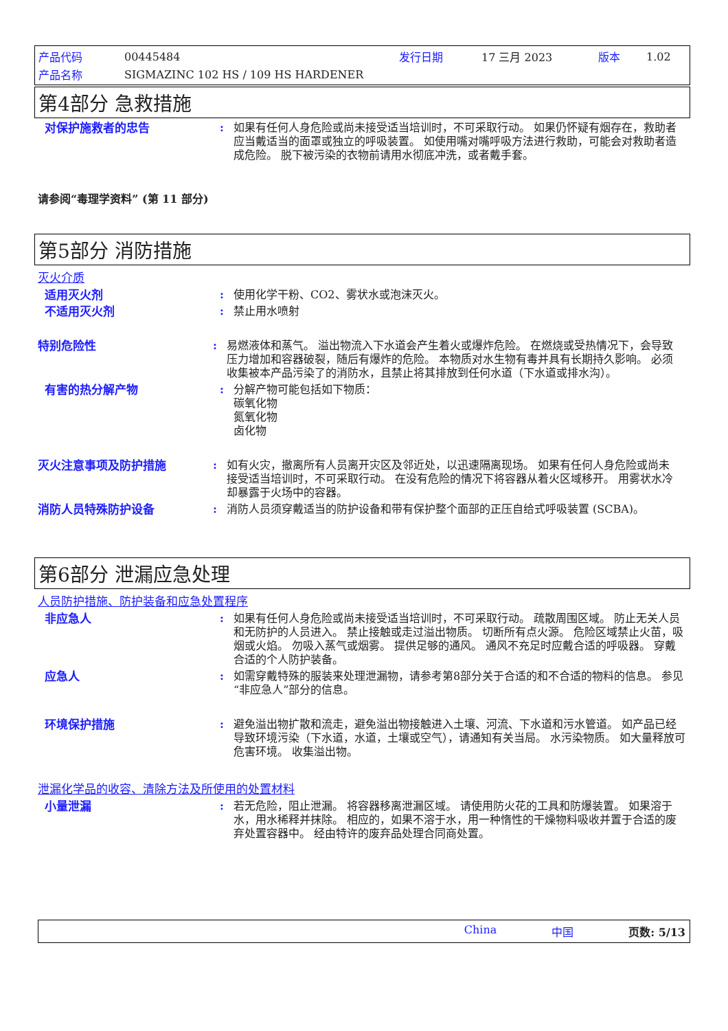产品代码 00445484 发行日期 17 三月 2023 版本 1.02
产品名称 SIGMAZINC 102 HS / 109 HS HARDENER
第4部分 急救措施
对保护施救者的忠告 : 如果有任何人身危险或尚未接受适当培训时，不可采取行动。 如果仍怀疑有烟存在，救助者应当戴适当的面罩或独立的呼吸装置。 如使用嘴对嘴呼吸方法进行救助，可能会对救助者造成危险。 脱下被污染的衣物前请用水彻底冲洗，或者戴手套。
请参阅“毒理学资料” (第 11 部分)
第5部分 消防措施
灭火介质
适用灭火剂 : 使用化学干粉、CO2、雾状水或泡沫灭火。
不适用灭火剂 : 禁止用水喷射
特别危险性 : 易燃液体和蒸气。 溢出物流入下水道会产生着火或爆炸危险。 在燃烧或受热情况下，会导致压力增加和容器破裂，随后有爆炸的危险。 本物质对水生物有毒并具有长期持久影响。 必须收集被本产品污染了的消防水，且禁止将其排放到任何水道（下水道或排水沟）。
有害的热分解产物 : 分解产物可能包括如下物质：
碳氧化物
氮氧化物
卤化物
灭火注意事项及防护措施 : 如有火灾，撤离所有人员离开灾区及邻近处，以迅速隔离现场。 如果有任何人身危险或尚未接受适当培训时，不可采取行动。 在没有危险的情况下将容器从着火区域移开。 用雾状水冷却暴露于火场中的容器。
消防人员特殊防护设备 : 消防人员须穿戴适当的防护设备和带有保护整个面部的正压自给式呼吸装置 (SCBA)。
第6部分 泄漏应急处理
人员防护措施、防护装备和应急处置程序
非应急人 : 如果有任何人身危险或尚未接受适当培训时，不可采取行动。 疏散周围区域。 防止无关人员和无防护的人员进入。 禁止接触或走过溢出物质。 切断所有点火源。 危险区域禁止火苗，吸烟或火焰。 勿吸入蒸气或烟雾。 提供足够的通风。 通风不充足时应戴合适的呼吸器。 穿戴合适的个人防护装备。
应急人 : 如需穿戴特殊的服装来处理泄漏物，请参考第8部分关于合适的和不合适的物料的信息。 参见“非应急人”部分的信息。
环境保护措施 : 避免溢出物扩散和流走，避免溢出物接触进入土壤、河流、下水道和污水管道。 如产品已经导致环境污染（下水道，水道，土壤或空气），请通知有关当局。 水污染物质。 如大量释放可危害环境。 收集溢出物。
泄漏化学品的收容、清除方法及所使用的处置材料
小量泄漏 : 若无危险，阻止泄漏。 将容器移离泄漏区域。 请使用防火花的工具和防爆装置。 如果溶于水，用水稀释并抹除。 相应的，如果不溶于水，用一种惰性的干燥物料吸收并置于合适的废弃处置容器中。 经由特许的废弃品处理合同商处置。
China 中国 页数: 5/13